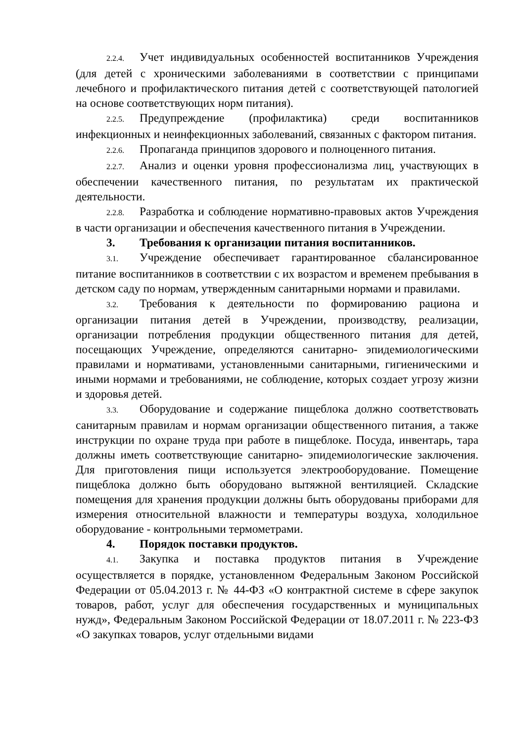2.2.4. Учет индивидуальных особенностей воспитанников Учреждения (для детей с хроническими заболеваниями в соответствии с принципами лечебного и профилактического питания детей с соответствующей патологией на основе соответствующих норм питания).
2.2.5. Предупреждение (профилактика) среди воспитанников инфекционных и неинфекционных заболеваний, связанных с фактором питания.
2.2.6. Пропаганда принципов здорового и полноценного питания.
2.2.7. Анализ и оценки уровня профессионализма лиц, участвующих в обеспечении качественного питания, по результатам их практической деятельности.
2.2.8. Разработка и соблюдение нормативно-правовых актов Учреждения в части организации и обеспечения качественного питания в Учреждении.
3. Требования к организации питания воспитанников.
3.1. Учреждение обеспечивает гарантированное сбалансированное питание воспитанников в соответствии с их возрастом и временем пребывания в детском саду по нормам, утвержденным санитарными нормами и правилами.
3.2. Требования к деятельности по формированию рациона и организации питания детей в Учреждении, производству, реализации, организации потребления продукции общественного питания для детей, посещающих Учреждение, определяются санитарно- эпидемиологическими правилами и нормативами, установленными санитарными, гигиеническими и иными нормами и требованиями, не соблюдение, которых создает угрозу жизни и здоровья детей.
3.3. Оборудование и содержание пищеблока должно соответствовать санитарным правилам и нормам организации общественного питания, а также инструкции по охране труда при работе в пищеблоке. Посуда, инвентарь, тара должны иметь соответствующие санитарно- эпидемиологические заключения. Для приготовления пищи используется электрооборудование. Помещение пищеблока должно быть оборудовано вытяжной вентиляцией. Складские помещения для хранения продукции должны быть оборудованы приборами для измерения относительной влажности и температуры воздуха, холодильное оборудование - контрольными термометрами.
4. Порядок поставки продуктов.
4.1. Закупка и поставка продуктов питания в Учреждение осуществляется в порядке, установленном Федеральным Законом Российской Федерации от 05.04.2013 г. № 44-ФЗ «О контрактной системе в сфере закупок товаров, работ, услуг для обеспечения государственных и муниципальных нужд», Федеральным Законом Российской Федерации от 18.07.2011 г. № 223-ФЗ «О закупках товаров, услуг отдельными видами